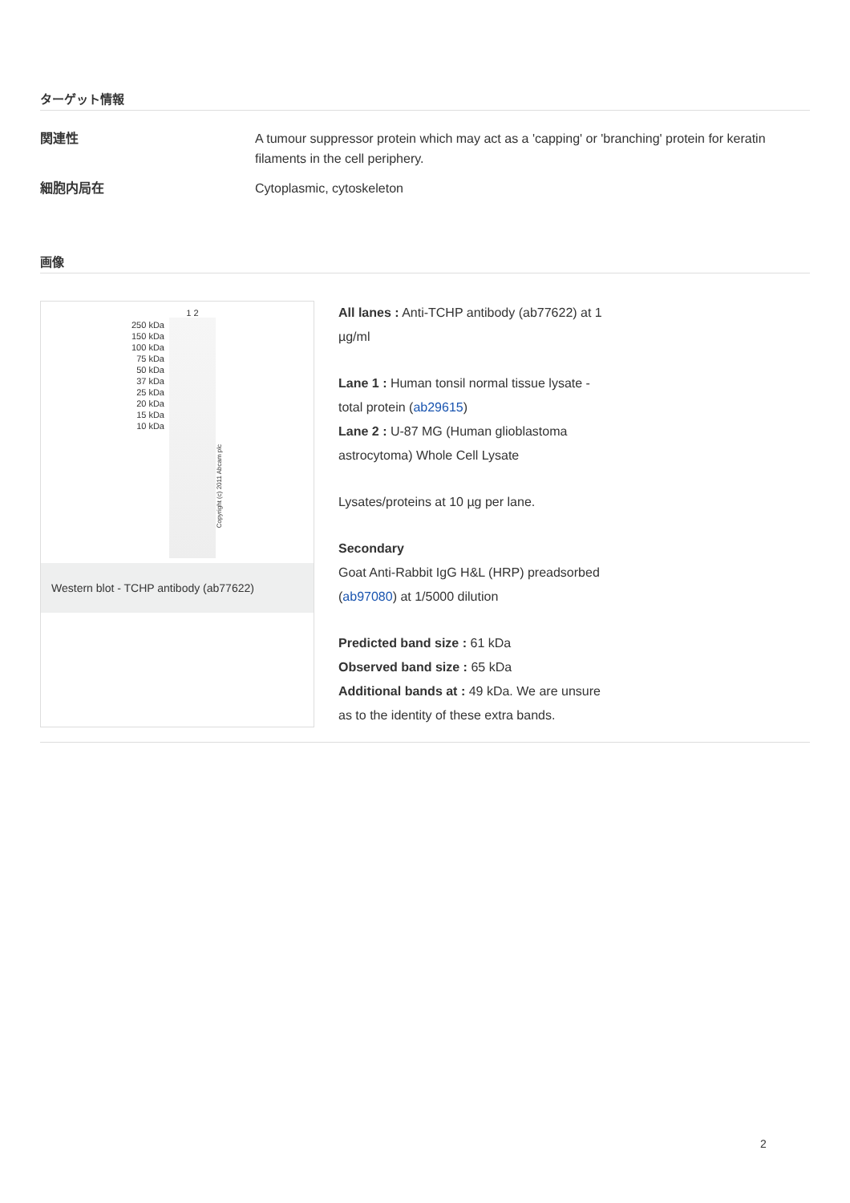ターゲット情報
関連性 A tumour suppressor protein which may act as a 'capping' or 'branching' protein for keratin filaments in the cell periphery.
細胞内局在 Cytoplasmic, cytoskeleton
画像
250 kDa
150 kDa
100 kDa
75 kDa
50 kDa
37 kDa
25 kDa
20 kDa
15 kDa
10 kDa
1 2
Copyright (c) 2011 Abcam plc
Western blot - TCHP antibody (ab77622)
All lanes : Anti-TCHP antibody (ab77622) at 1 µg/ml
Lane 1 : Human tonsil normal tissue lysate - total protein (ab29615)
Lane 2 : U-87 MG (Human glioblastoma astrocytoma) Whole Cell Lysate
Lysates/proteins at 10 µg per lane.
Secondary
Goat Anti-Rabbit IgG H&L (HRP) preadsorbed (ab97080) at 1/5000 dilution
Predicted band size : 61 kDa
Observed band size : 65 kDa
Additional bands at : 49 kDa. We are unsure as to the identity of these extra bands.
2